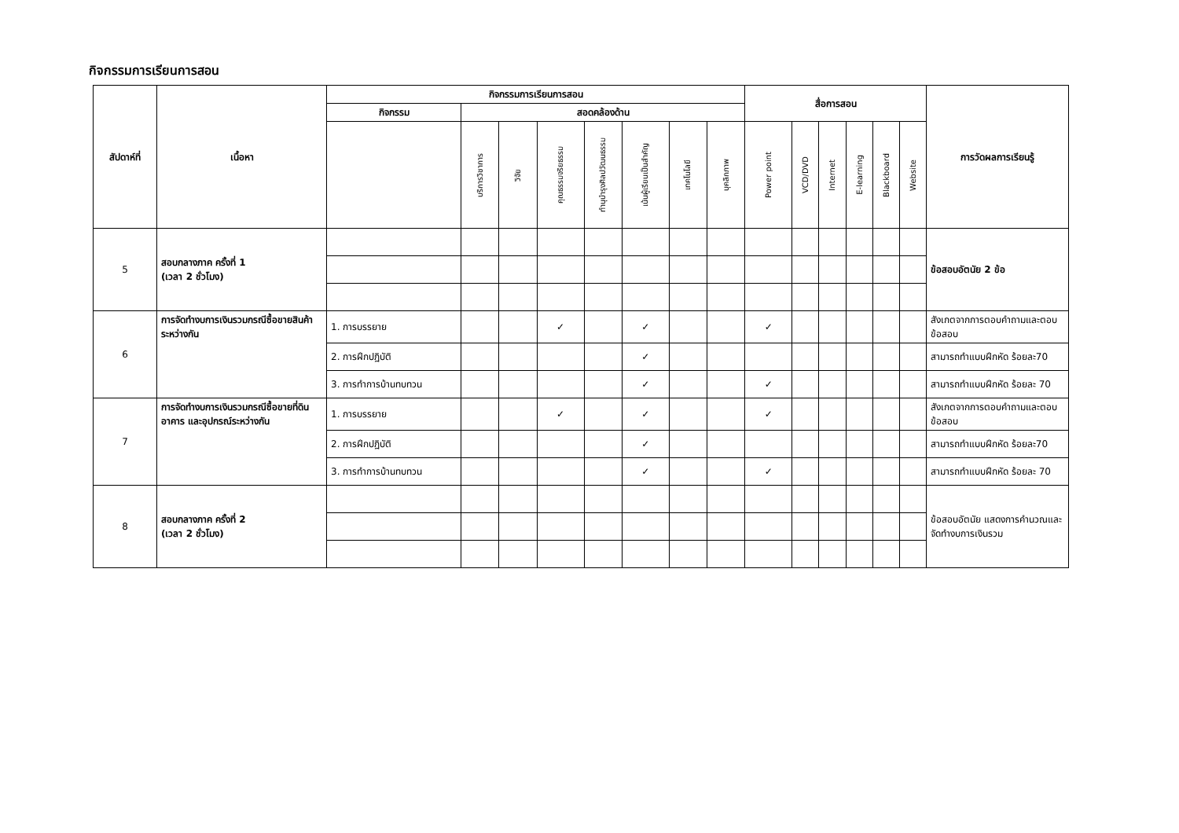กิจกรรมการเรียนการสอน
| สัปดาห์ที่ | เนื้อหา | กิจกรรมการเรียนการสอน | | | | | | | | สื่อการสอน | | | | | | การวัดผลการเรียนรู้ |
| --- | --- | --- | --- | --- | --- | --- | --- | --- | --- | --- | --- | --- | --- | --- | --- | --- |
| | | กิจกรรม | สอดคล้องด้าน | | | | | | | | | | | | | |
| | | | บริการวิชาการ | วิจัย | คุณธรรมจริยธรรม | ทำนุบำรุงศิลปวัฒนธรรม | เน้นผู้เรียนเป็นสำคัญ | เทคโนโลยี | บุคลิกภาพ | Power point | VCD/DVD | Internet | E-learning | Blackboard | Website | |
| 5 | สอบกลางภาค ครั้งที่ 1 (เวลา 2 ชั่วโมง) | | | | | | | | | | | | | | | ข้อสอบอัตนัย 2 ข้อ |
| 6 | การจัดทำงบการเงินรวมกรณีซื้อขายสินค้าระหว่างกัน | 1. การบรรยาย | | | ✓ | | ✓ | | | ✓ | | | | | | สังเกตจากการตอบคำถามและตอบข้อสอบ |
| | | 2. การฝึกปฏิบัติ | | | | | ✓ | | | | | | | | | สามารถทำแบบฝึกหัด ร้อยละ70 |
| | | 3. การทำการบ้านทบทวน | | | | | ✓ | | | ✓ | | | | | | สามารถทำแบบฝึกหัด ร้อยละ 70 |
| 7 | การจัดทำงบการเงินรวมกรณีซื้อขายที่ดิน อาคาร และอุปกรณ์ระหว่างกัน | 1. การบรรยาย | | | ✓ | | ✓ | | | ✓ | | | | | | สังเกตจากการตอบคำถามและตอบข้อสอบ |
| | | 2. การฝึกปฏิบัติ | | | | | ✓ | | | | | | | | | สามารถทำแบบฝึกหัด ร้อยละ70 |
| | | 3. การทำการบ้านทบทวน | | | | | ✓ | | | ✓ | | | | | | สามารถทำแบบฝึกหัด ร้อยละ 70 |
| 8 | สอบกลางภาค ครั้งที่ 2 (เวลา 2 ชั่วโมง) | | | | | | | | | | | | | | | ข้อสอบอัตนัย แสดงการคำนวณและจัดทำงบการเงินรวม |